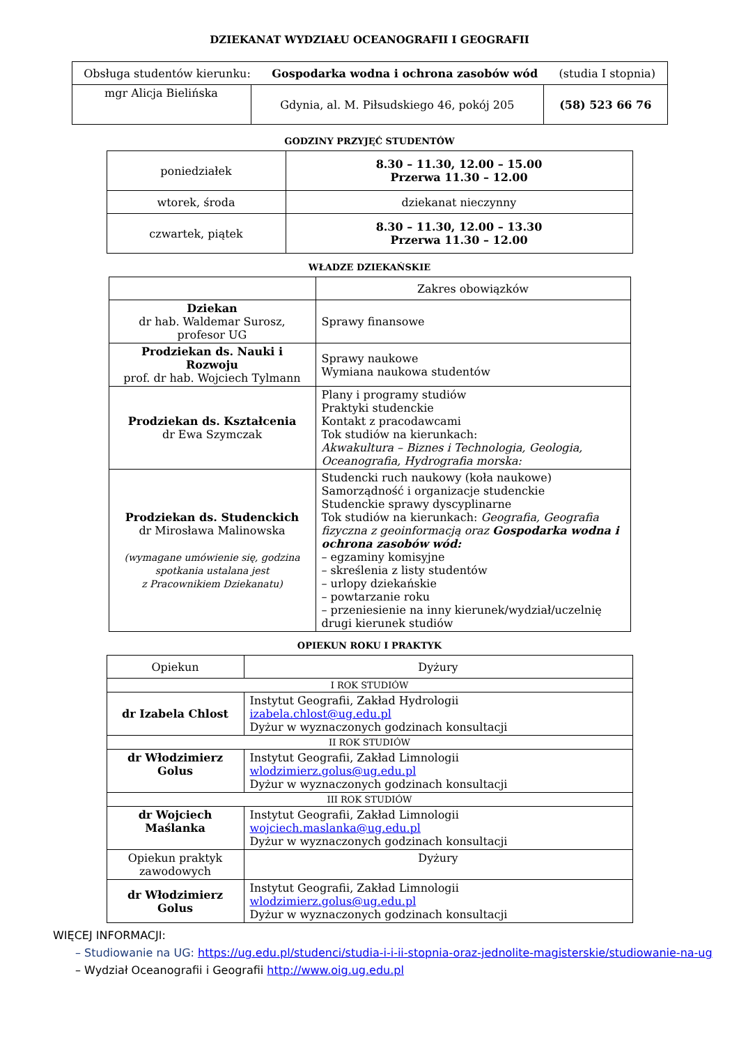DZIEKANAT WYDZIAŁU OCEANOGRAFII I GEOGRAFII
| Obsługa studentów kierunku: Gospodarka wodna i ochrona zasobów wód (studia I stopnia) | | |
| mgr Alicja Bielińska | Gdynia, al. M. Piłsudskiego 46, pokój 205 | (58) 523 66 76 |
GODZINY PRZYJĘĆ STUDENTÓW
| poniedziałek | 8.30 – 11.30, 12.00 – 15.00 Przerwa 11.30 – 12.00 |
| wtorek, środa | dziekanat nieczynny |
| czwartek, piątek | 8.30 – 11.30, 12.00 – 13.30 Przerwa 11.30 – 12.00 |
WŁADZE DZIEKAŃSKIE
| | Zakres obowiązków |
| Dziekan dr hab. Waldemar Surosz, profesor UG | Sprawy finansowe |
| Prodziekan ds. Nauki i Rozwoju prof. dr hab. Wojciech Tylmann | Sprawy naukowe Wymiana naukowa studentów |
| Prodziekan ds. Kształcenia dr Ewa Szymczak | Plany i programy studiów Praktyki studenckie Kontakt z pracodawcami Tok studiów na kierunkach: Akwakultura – Biznes i Technologia, Geologia, Oceanografia, Hydrografia morska: |
| Prodziekan ds. Studenckich dr Mirosława Malinowska (wymagane umówienie się, godzina spotkania ustalana jest z Pracownikiem Dziekanatu) | Studencki ruch naukowy (koła naukowe) Samorządność i organizacje studenckie Studenckie sprawy dyscyplinarne Tok studiów na kierunkach: Geografia, Geografia fizyczna z geoinformacją oraz Gospodarka wodna i ochrona zasobów wód: – egzaminy komisyjne – skreślenia z listy studentów – urlopy dziekańskie – powtarzanie roku – przeniesienie na inny kierunek/wydział/uczelnię drugi kierunek studiów |
OPIEKUN ROKU I PRAKTYK
| Opiekun | Dyżury |
| I ROK STUDIÓW | |
| dr Izabela Chlost | Instytut Geografii, Zakład Hydrologii izabela.chlost@ug.edu.pl Dyżur w wyznaczonych godzinach konsultacji |
| II ROK STUDIÓW | |
| dr Włodzimierz Golus | Instytut Geografii, Zakład Limnologii wlodzimierz.golus@ug.edu.pl Dyżur w wyznaczonych godzinach konsultacji |
| III ROK STUDIÓW | |
| dr Wojciech Maślanka | Instytut Geografii, Zakład Limnologii wojciech.maslanka@ug.edu.pl Dyżur w wyznaczonych godzinach konsultacji |
| Opiekun praktyk zawodowych | Dyżury |
| dr Włodzimierz Golus | Instytut Geografii, Zakład Limnologii wlodzimierz.golus@ug.edu.pl Dyżur w wyznaczonych godzinach konsultacji |
WIĘCEJ INFORMACJI:
– Studiowanie na UG: https://ug.edu.pl/studenci/studia-i-i-ii-stopnia-oraz-jednolite-magisterskie/studiowanie-na-ug
– Wydział Oceanografii i Geografii http://www.oig.ug.edu.pl